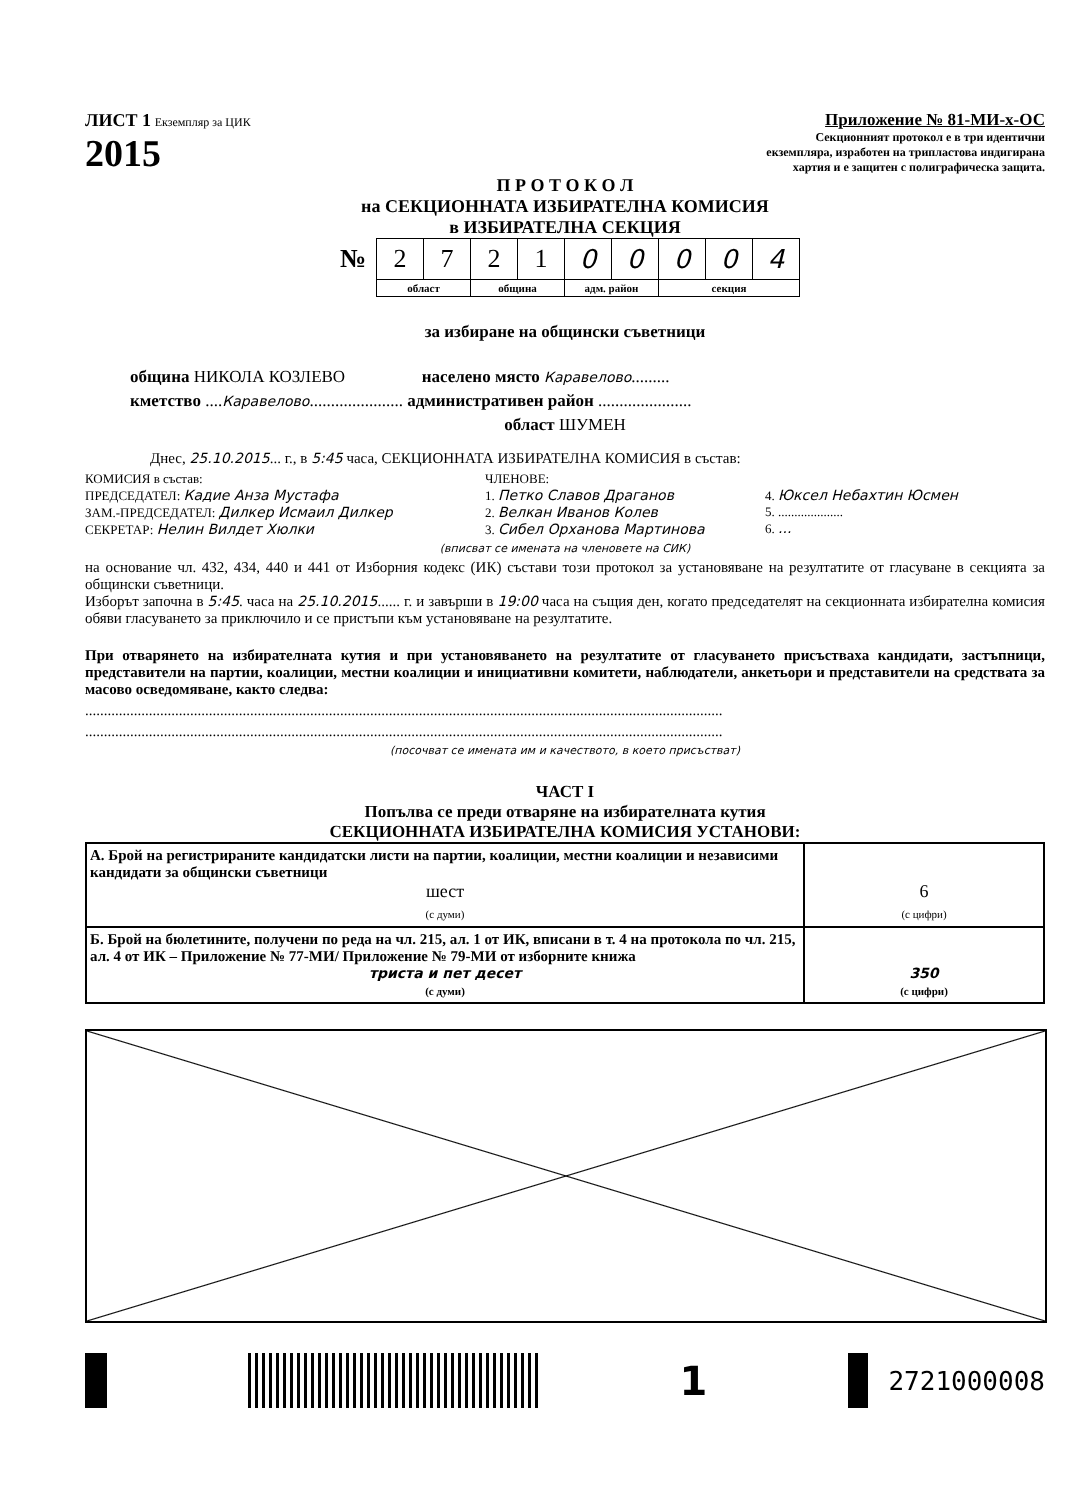ЛИСТ 1 Екземпляр за ЦИК
2015
Приложение № 81-МИ-х-ОС
Секционният протокол е в три идентични
екземпляра, изработен на трипластова индигирана
хартия и е защитен с полиграфическа защита.
П Р О Т О К О Л
на СЕКЦИОННАТА ИЗБИРАТЕЛНА КОМИСИЯ
в ИЗБИРАТЕЛНА СЕКЦИЯ
| № | 2 | 7 | 2 | 1 | 0 | 0 | 0 | 0 | 4 |
| | област | | община | | адм. район | | секция | | |
за избиране на общински съветници
община НИКОЛА КОЗЛЕВО населено място Каравелово.........
кметство ....Каравелово...................... административен район ......................
област ШУМЕН
Днес, 25.10.2015... г., в 5:45 часа, СЕКЦИОННАТА ИЗБИРАТЕЛНА КОМИСИЯ в състав:
КОМИСИЯ в състав:
ПРЕДСЕДАТЕЛ: Кадие Анза Мустафа
ЗАМ.-ПРЕДСЕДАТЕЛ: Дилкер Исмаил Дилкер
СЕКРЕТАР: Нелин Вилдет Хюлки
ЧЛЕНОВЕ:
1. Петко Славов Драганов
2. Велкан Иванов Колев
3. Сибел Орханова Мартинова
4. Юксел Небахтин Юсмен
5. ....................
6. ...
(вписват се имената на членовете на СИК)
на основание чл. 432, 434, 440 и 441 от Изборния кодекс (ИК) състави този протокол за установяване на резултатите от гласуване в секцията за общински съветници.
Изборът започна в 5:45. часа на 25.10.2015...... г. и завърши в 19:00 часа на същия ден, когато председателят на секционната избирателна комисия обяви гласуването за приключило и се пристъпи към установяване на резултатите.
При отварянето на избирателната кутия и при установяването на резултатите от гласуването присъстваха кандидати, застъпници, представители на партии, коалиции, местни коалиции и инициативни комитети, наблюдатели, анкетьори и представители на средствата за масово осведомяване, както следва:
..........................................................................................................................................................................
..........................................................................................................................................................................
(посочват се имената им и качеството, в което присъстват)
ЧАСТ I
Попълва се преди отваряне на избирателната кутия
СЕКЦИОННАТА ИЗБИРАТЕЛНА КОМИСИЯ УСТАНОВИ:
| А. Брой на регистрираните кандидатски листи на партии, коалиции, местни коалиции и независими кандидати за общински съветници шест (с думи) | 6 (с цифри) |
| Б. Брой на бюлетините, получени по реда на чл. 215, ал. 1 от ИК, вписани в т. 4 на протокола по чл. 215, ал. 4 от ИК – Приложение № 77-МИ/ Приложение № 79-МИ от изборните книжа триста и пет десет (с думи) | 350 (с цифри) |
1
2721000008